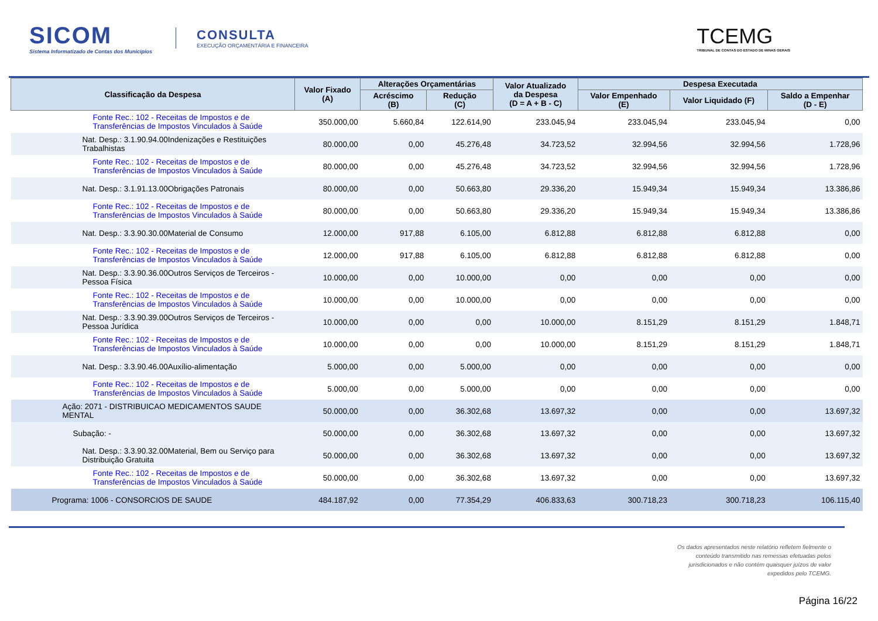SICOM
Sistema Informatizado de Contas dos Municípios
CONSULTA
EXECUÇÃO ORÇAMENTÁRIA E FINANCEIRA
TCEMG
TRIBUNAL DE CONTAS DO ESTADO DE MINAS GERAIS
| Classificação da Despesa | Valor Fixado (A) | Alterações Orçamentárias | | Valor Atualizado da Despesa (D = A + B - C) | Despesa Executada | | |
| --- | --- | --- | --- | --- | --- | --- | --- |
| | | Acréscimo (B) | Redução (C) | | Valor Empenhado (E) | Valor Liquidado (F) | Saldo a Empenhar (D - E) |
| Fonte Rec.: 102 - Receitas de Impostos e de Transferências de Impostos Vinculados à Saúde | 350.000,00 | 5.660,84 | 122.614,90 | 233.045,94 | 233.045,94 | 233.045,94 | 0,00 |
| Nat. Desp.: 3.1.90.94.00Indenizações e Restituições Trabalhistas | 80.000,00 | 0,00 | 45.276,48 | 34.723,52 | 32.994,56 | 32.994,56 | 1.728,96 |
| Fonte Rec.: 102 - Receitas de Impostos e de Transferências de Impostos Vinculados à Saúde | 80.000,00 | 0,00 | 45.276,48 | 34.723,52 | 32.994,56 | 32.994,56 | 1.728,96 |
| Nat. Desp.: 3.1.91.13.00Obrigações Patronais | 80.000,00 | 0,00 | 50.663,80 | 29.336,20 | 15.949,34 | 15.949,34 | 13.386,86 |
| Fonte Rec.: 102 - Receitas de Impostos e de Transferências de Impostos Vinculados à Saúde | 80.000,00 | 0,00 | 50.663,80 | 29.336,20 | 15.949,34 | 15.949,34 | 13.386,86 |
| Nat. Desp.: 3.3.90.30.00Material de Consumo | 12.000,00 | 917,88 | 6.105,00 | 6.812,88 | 6.812,88 | 6.812,88 | 0,00 |
| Fonte Rec.: 102 - Receitas de Impostos e de Transferências de Impostos Vinculados à Saúde | 12.000,00 | 917,88 | 6.105,00 | 6.812,88 | 6.812,88 | 6.812,88 | 0,00 |
| Nat. Desp.: 3.3.90.36.00Outros Serviços de Terceiros - Pessoa Física | 10.000,00 | 0,00 | 10.000,00 | 0,00 | 0,00 | 0,00 | 0,00 |
| Fonte Rec.: 102 - Receitas de Impostos e de Transferências de Impostos Vinculados à Saúde | 10.000,00 | 0,00 | 10.000,00 | 0,00 | 0,00 | 0,00 | 0,00 |
| Nat. Desp.: 3.3.90.39.00Outros Serviços de Terceiros - Pessoa Jurídica | 10.000,00 | 0,00 | 0,00 | 10.000,00 | 8.151,29 | 8.151,29 | 1.848,71 |
| Fonte Rec.: 102 - Receitas de Impostos e de Transferências de Impostos Vinculados à Saúde | 10.000,00 | 0,00 | 0,00 | 10.000,00 | 8.151,29 | 8.151,29 | 1.848,71 |
| Nat. Desp.: 3.3.90.46.00Auxílio-alimentação | 5.000,00 | 0,00 | 5.000,00 | 0,00 | 0,00 | 0,00 | 0,00 |
| Fonte Rec.: 102 - Receitas de Impostos e de Transferências de Impostos Vinculados à Saúde | 5.000,00 | 0,00 | 5.000,00 | 0,00 | 0,00 | 0,00 | 0,00 |
| Ação: 2071 - DISTRIBUICAO MEDICAMENTOS SAUDE MENTAL | 50.000,00 | 0,00 | 36.302,68 | 13.697,32 | 0,00 | 0,00 | 13.697,32 |
| Subação: - | 50.000,00 | 0,00 | 36.302,68 | 13.697,32 | 0,00 | 0,00 | 13.697,32 |
| Nat. Desp.: 3.3.90.32.00Material, Bem ou Serviço para Distribuição Gratuita | 50.000,00 | 0,00 | 36.302,68 | 13.697,32 | 0,00 | 0,00 | 13.697,32 |
| Fonte Rec.: 102 - Receitas de Impostos e de Transferências de Impostos Vinculados à Saúde | 50.000,00 | 0,00 | 36.302,68 | 13.697,32 | 0,00 | 0,00 | 13.697,32 |
| Programa: 1006 - CONSORCIOS DE SAUDE | 484.187,92 | 0,00 | 77.354,29 | 406.833,63 | 300.718,23 | 300.718,23 | 106.115,40 |
Os dados apresentados neste relatório refletem fielmente o
conteúdo transmitido nas remessas efetuadas pelos
jurisdicionados e não contém quaisquer juízos de valor
expedidos pelo TCEMG.
Página 16/22